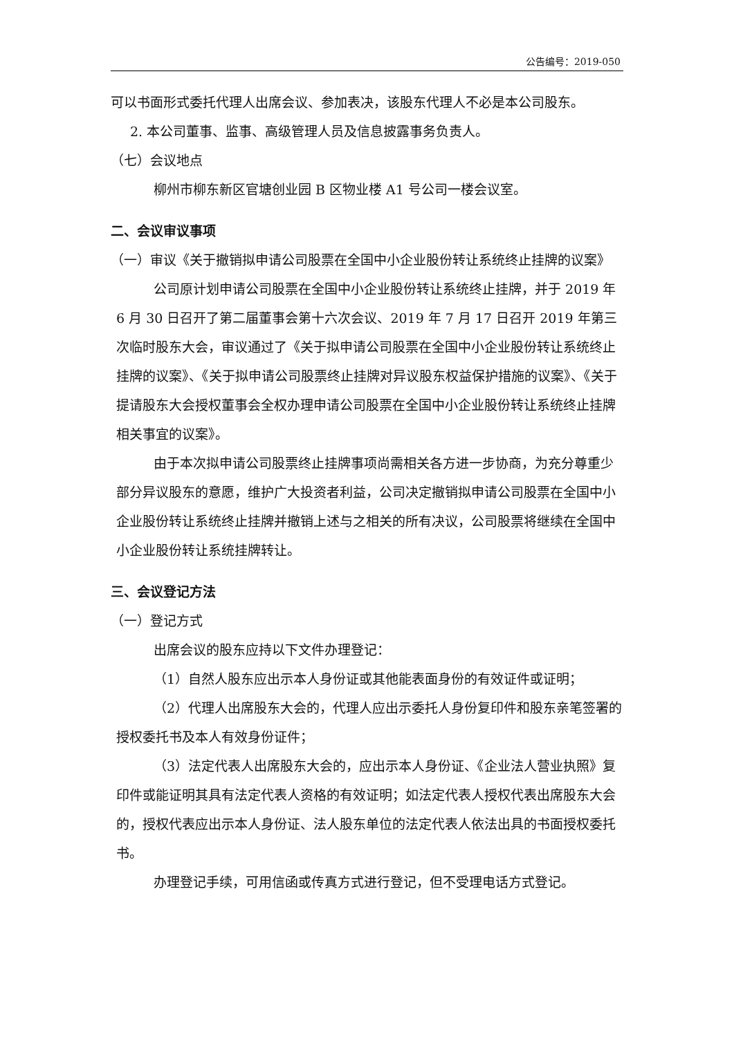公告编号：2019-050
可以书面形式委托代理人出席会议、参加表决，该股东代理人不必是本公司股东。
2. 本公司董事、监事、高级管理人员及信息披露事务负责人。
（七）会议地点
柳州市柳东新区官塘创业园 B 区物业楼 A1 号公司一楼会议室。
二、会议审议事项
（一）审议《关于撤销拟申请公司股票在全国中小企业股份转让系统终止挂牌的议案》
公司原计划申请公司股票在全国中小企业股份转让系统终止挂牌，并于 2019 年 6 月 30 日召开了第二届董事会第十六次会议、2019 年 7 月 17 日召开 2019 年第三次临时股东大会，审议通过了《关于拟申请公司股票在全国中小企业股份转让系统终止挂牌的议案》、《关于拟申请公司股票终止挂牌对异议股东权益保护措施的议案》、《关于提请股东大会授权董事会全权办理申请公司股票在全国中小企业股份转让系统终止挂牌相关事宜的议案》。
由于本次拟申请公司股票终止挂牌事项尚需相关各方进一步协商，为充分尊重少部分异议股东的意愿，维护广大投资者利益，公司决定撤销拟申请公司股票在全国中小企业股份转让系统终止挂牌并撤销上述与之相关的所有决议，公司股票将继续在全国中小企业股份转让系统挂牌转让。
三、会议登记方法
（一）登记方式
出席会议的股东应持以下文件办理登记：
（1）自然人股东应出示本人身份证或其他能表面身份的有效证件或证明；
（2）代理人出席股东大会的，代理人应出示委托人身份复印件和股东亲笔签署的授权委托书及本人有效身份证件；
（3）法定代表人出席股东大会的，应出示本人身份证、《企业法人营业执照》复印件或能证明其具有法定代表人资格的有效证明；如法定代表人授权代表出席股东大会的，授权代表应出示本人身份证、法人股东单位的法定代表人依法出具的书面授权委托书。
办理登记手续，可用信函或传真方式进行登记，但不受理电话方式登记。